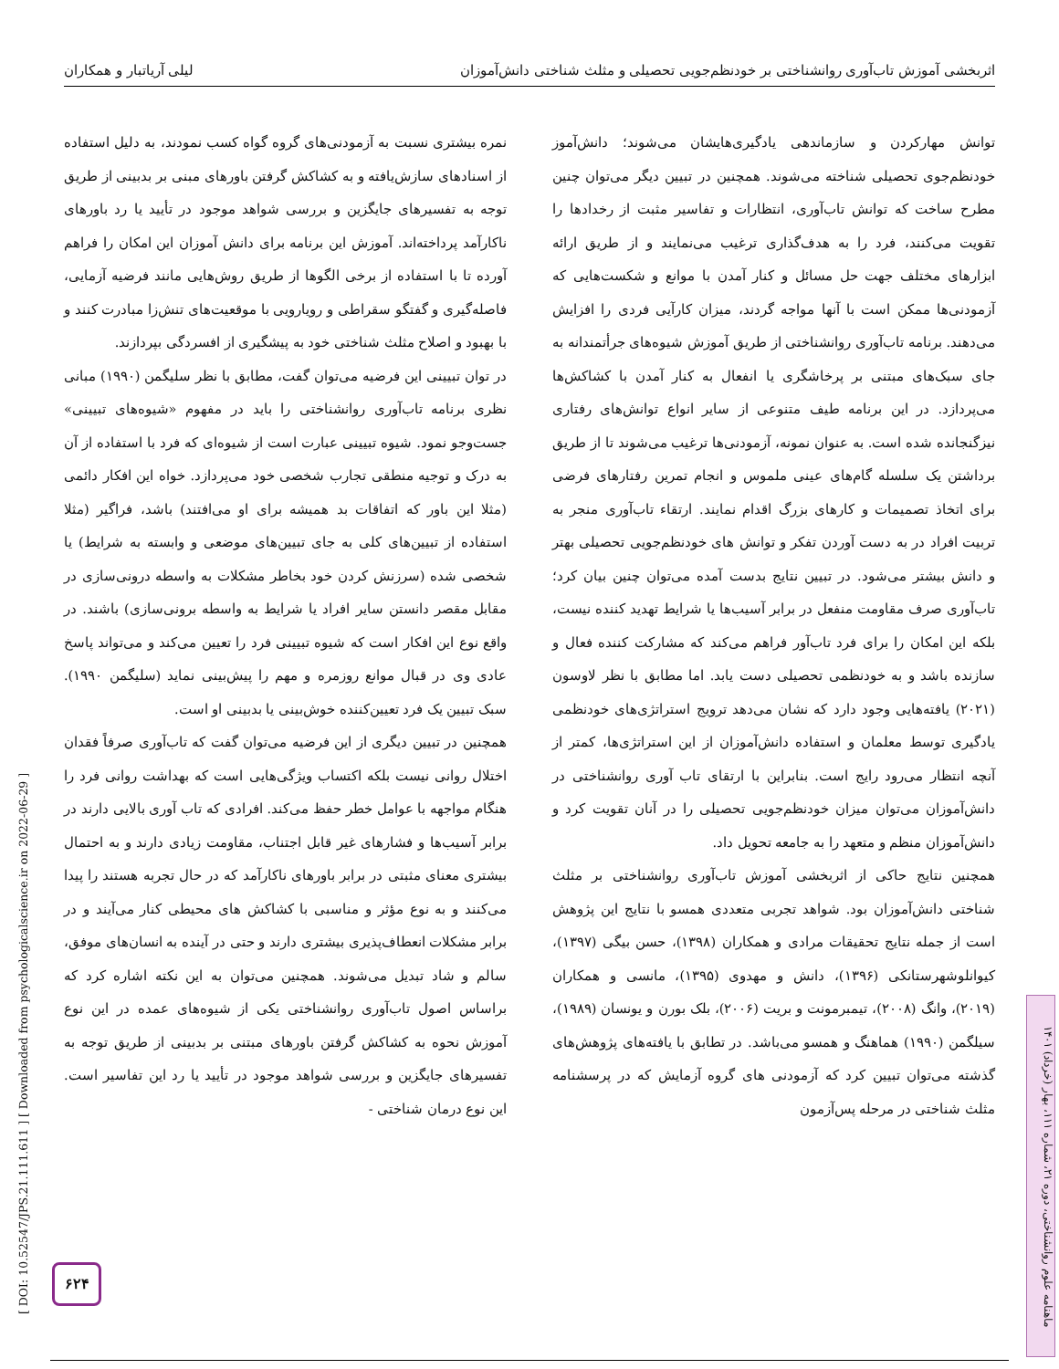اثربخشی آموزش تاب‌آوری روانشناختی بر خودنظم‌جویی تحصیلی و مثلث شناختی دانش‌آموزان لیلی آریاتبار و همکاران
توانش مهارکردن و سازماندهی یادگیری‌هایشان می‌شوند؛ دانش‌آموز خودنظم‌جوی تحصیلی شناخته می‌شوند. همچنین در تبیین دیگر می‌توان چنین مطرح ساخت که توانش تاب‌آوری، انتظارات و تفاسیر مثبت از رخدادها را تقویت می‌کنند، فرد را به هدف‌گذاری ترغیب می‌نمایند و از طریق ارائه ابزارهای مختلف جهت حل مسائل و کنار آمدن با موانع و شکست‌هایی که آزمودنی‌ها ممکن است با آنها مواجه گردند، میزان کارآیی فردی را افزایش می‌دهند. برنامه تاب‌آوری روانشناختی از طریق آموزش شیوه‌های جرأتمندانه به جای سبک‌های مبتنی بر پرخاشگری یا انفعال به کنار آمدن با کشاکش‌ها می‌پردازد. در این برنامه طیف متنوعی از سایر انواع توانش‌های رفتاری نیزگنجانده شده است. به عنوان نمونه، آزمودنی‌ها ترغیب می‌شوند تا از طریق برداشتن یک سلسله گام‌های عینی ملموس و انجام تمرین رفتارهای فرضی برای اتخاذ تصمیمات و کارهای بزرگ اقدام نمایند. ارتقاء تاب‌آوری منجر به تربیت افراد در به دست آوردن تفکر و توانش های خودنظم‌جویی تحصیلی بهتر و دانش بیشتر می‌شود. در تبیین نتایج بدست آمده می‌توان چنین بیان کرد؛ تاب‌آوری صرف مقاومت منفعل در برابر آسیب‌ها یا شرایط تهدید کننده نیست، بلکه این امکان را برای فرد تاب‌آور فراهم می‌کند که مشارکت کننده فعال و سازنده باشد و به خودنظمی تحصیلی دست یابد. اما مطابق با نظر لاوسون (۲۰۲۱) یافته‌هایی وجود دارد که نشان می‌دهد ترویج استراتژی‌های خودنظمی یادگیری توسط معلمان و استفاده دانش‌آموزان از این استراتژی‌ها، کمتر از آنچه انتظار می‌رود رایج است. بنابراین با ارتقای تاب آوری روانشناختی در دانش‌آموزان می‌توان میزان خودنظم‌جویی تحصیلی را در آنان تقویت کرد و دانش‌آموزان منظم و متعهد را به جامعه تحویل داد.
همچنین نتایج حاکی از اثربخشی آموزش تاب‌آوری روانشناختی بر مثلث شناختی دانش‌آموزان بود. شواهد تجربی متعددی همسو با نتایج این پژوهش است از جمله نتایج تحقیقات مرادی و همکاران (۱۳۹۸)، حسن بیگی (۱۳۹۷)، کیوانلوشهرستانکی (۱۳۹۶)، دانش و مهدوی (۱۳۹۵)، مانسی و همکاران (۲۰۱۹)، وانگ (۲۰۰۸)، تیمبرمونت و بریت (۲۰۰۶)، بلک بورن و یونسان (۱۹۸۹)، سیلگمن (۱۹۹۰) هماهنگ و همسو می‌باشد. در تطابق با یافته‌های پژوهش‌های گذشته می‌توان تبیین کرد که آزمودنی های گروه آزمایش که در پرسشنامه مثلث شناختی در مرحله پس‌آزمون
نمره بیشتری نسبت به آزمودنی‌های گروه گواه کسب نمودند، به دلیل استفاده از اسنادهای سازش‌یافته و به کشاکش گرفتن باورهای مبنی بر بدبینی از طریق توجه به تفسیرهای جایگزین و بررسی شواهد موجود در تأیید یا رد باورهای ناکارآمد پرداخته‌اند. آموزش این برنامه برای دانش آموزان این امکان را فراهم آورده تا با استفاده از برخی الگوها از طریق روش‌هایی مانند فرضیه آزمایی، فاصله‌گیری و گفتگو سقراطی و رویارویی با موقعیت‌های تنش‌زا مبادرت کنند و با بهبود و اصلاح مثلث شناختی خود به پیشگیری از افسردگی بپردازند.
در توان تبیینی این فرضیه می‌توان گفت، مطابق با نظر سلیگمن (۱۹۹۰) مبانی نظری برنامه تاب‌آوری روانشناختی را باید در مفهوم «شیوه‌های تبیینی» جست‌وجو نمود. شیوه تبیینی عبارت است از شیوه‌ای که فرد با استفاده از آن به درک و توجیه منطقی تجارب شخصی خود می‌پردازد. خواه این افکار دائمی (مثلا این باور که اتفاقات بد همیشه برای او می‌افتند) باشد، فراگیر (مثلا استفاده از تبیین‌های کلی به جای تبیین‌های موضعی و وابسته به شرایط) یا شخصی شده (سرزنش کردن خود بخاطر مشکلات به واسطه درونی‌سازی در مقابل مقصر دانستن سایر افراد یا شرایط به واسطه برونی‌سازی) باشند. در واقع نوع این افکار است که شیوه تبیینی فرد را تعیین می‌کند و می‌تواند پاسخ عادی وی در قبال موانع روزمره و مهم را پیش‌بینی نماید (سلیگمن ۱۹۹۰). سبک تبیین یک فرد تعیین‌کننده خوش‌بینی یا بدبینی او است.
همچنین در تبیین دیگری از این فرضیه می‌توان گفت که تاب‌آوری صرفاً فقدان اختلال روانی نیست بلکه اکتساب ویژگی‌هایی است که بهداشت روانی فرد را هنگام مواجهه با عوامل خطر حفظ می‌کند. افرادی که تاب آوری بالایی دارند در برابر آسیب‌ها و فشارهای غیر قابل اجتناب، مقاومت زیادی دارند و به احتمال بیشتری معنای مثبتی در برابر باورهای ناکارآمد که در حال تجربه هستند را پیدا می‌کنند و به نوع مؤثر و مناسبی با کشاکش های محیطی کنار می‌آیند و در برابر مشکلات انعطاف‌پذیری بیشتری دارند و حتی در آینده به انسان‌های موفق، سالم و شاد تبدیل می‌شوند. همچنین می‌توان به این نکته اشاره کرد که براساس اصول تاب‌آوری روانشناختی یکی از شیوه‌های عمده در این نوع آموزش نحوه به کشاکش گرفتن باورهای مبتنی بر بدبینی از طریق توجه به تفسیرهای جایگزین و بررسی شواهد موجود در تأیید یا رد این تفاسیر است. این نوع درمان شناختی -
[ DOI: 10.52547/JPS.21.111.611 ] [ Downloaded from psychologicalscience.ir on 2022-06-29 ]
ماهنامه علوم روانشناختی، دوره ۲۱، شماره ۱۱۱، بهار (خرداد) ۱۴۰۱
۶۲۴